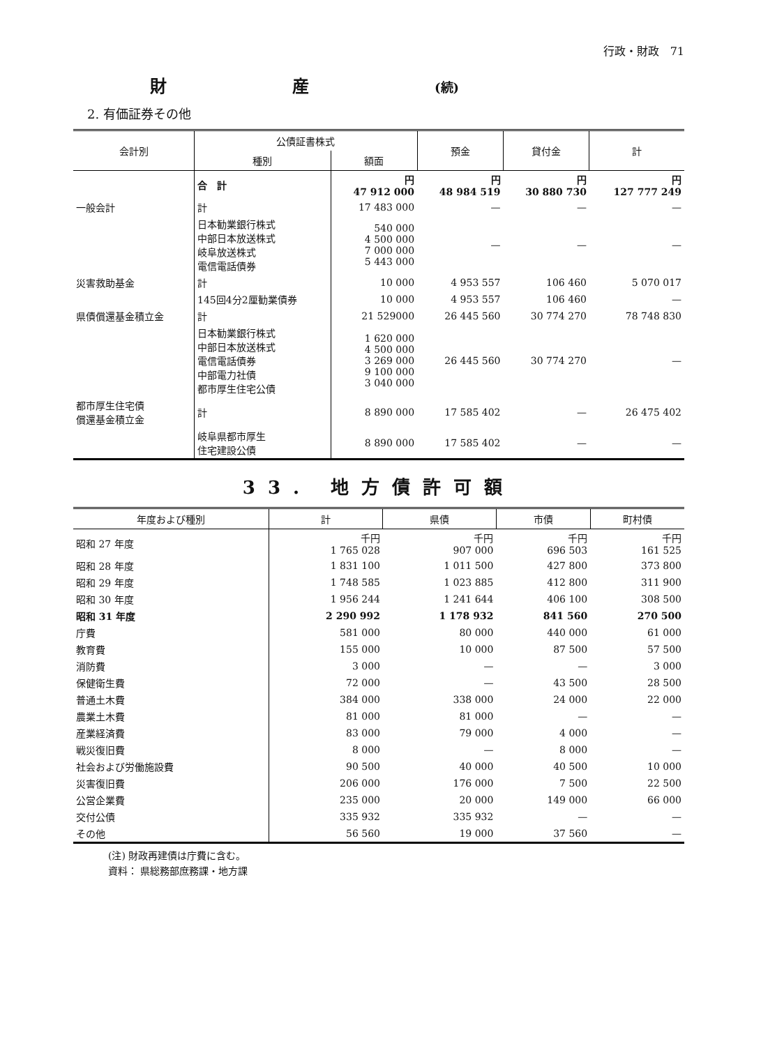行政・財政　71
財産(続)
2. 有価証券その他
| 会計別 | 公債証書株式 | | 預金 | 貸付金 | 計 |
| --- | --- | --- | --- | --- | --- |
| | 種別 | 額面 | | | |
| | 合 計 | 円 47 912 000 | 円 48 984 519 | 円 30 880 730 | 円 127 777 249 |
| 一般会計 | 計 | 17 483 000 | — | — | — |
| | 日本勧業銀行株式 中部日本放送株式 岐阜放送株式 電信電話債券 | 540 000 4 500 000 7 000 000 5 443 000 | — | — | — |
| 災害救助基金 | 計 | 10 000 | 4 953 557 | 106 460 | 5 070 017 |
| | 145回4分2厘勧業債券 | 10 000 | 4 953 557 | 106 460 | — |
| 県債償還基金積立金 | 計 | 21 529000 | 26 445 560 | 30 774 270 | 78 748 830 |
| | 日本勧業銀行株式 中部日本放送株式 電信電話債券 中部電力社債 都市厚生住宅公債 | 1 620 000 4 500 000 3 269 000 9 100 000 3 040 000 | 26 445 560 | 30 774 270 | — |
| 都市厚生住宅債 償還基金積立金 | 計 | 8 890 000 | 17 585 402 | — | 26 475 402 |
| | 岐阜県都市厚生 住宅建設公債 | 8 890 000 | 17 585 402 | — | — |
33. 地方債許可額
| 年度および種別 | 計 | 県債 | 市債 | 町村債 |
| --- | --- | --- | --- | --- |
| 昭和 27 年度 | 千円 1 765 028 | 千円 907 000 | 千円 696 503 | 千円 161 525 |
| 昭和 28 年度 | 1 831 100 | 1 011 500 | 427 800 | 373 800 |
| 昭和 29 年度 | 1 748 585 | 1 023 885 | 412 800 | 311 900 |
| 昭和 30 年度 | 1 956 244 | 1 241 644 | 406 100 | 308 500 |
| 昭和 31 年度 | 2 290 992 | 1 178 932 | 841 560 | 270 500 |
| 庁費 | 581 000 | 80 000 | 440 000 | 61 000 |
| 教育費 | 155 000 | 10 000 | 87 500 | 57 500 |
| 消防費 | 3 000 | — | — | 3 000 |
| 保健衛生費 | 72 000 | — | 43 500 | 28 500 |
| 普通土木費 | 384 000 | 338 000 | 24 000 | 22 000 |
| 農業土木費 | 81 000 | 81 000 | — | — |
| 産業経済費 | 83 000 | 79 000 | 4 000 | — |
| 戦災復旧費 | 8 000 | — | 8 000 | — |
| 社会および労働施設費 | 90 500 | 40 000 | 40 500 | 10 000 |
| 災害復旧費 | 206 000 | 176 000 | 7 500 | 22 500 |
| 公営企業費 | 235 000 | 20 000 | 149 000 | 66 000 |
| 交付公債 | 335 932 | 335 932 | — | — |
| その他 | 56 560 | 19 000 | 37 560 | — |
(注) 財政再建債は庁費に含む。
資料： 県総務部庶務課・地方課